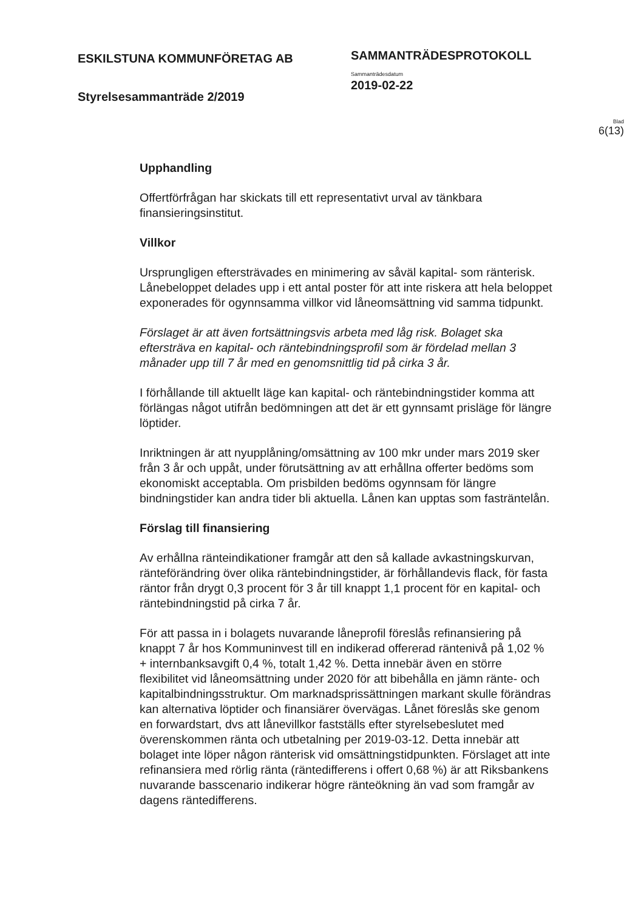ESKILSTUNA KOMMUNFÖRETAG AB
Styrelsesammanträde 2/2019
SAMMANTRÄDESPROTOKOLL
Sammanträdesdatum
2019-02-22
Blad
6(13)
Upphandling
Offertförfrågan har skickats till ett representativt urval av tänkbara finansieringsinstitut.
Villkor
Ursprungligen eftersträvades en minimering av såväl kapital- som ränterisk. Lånebeloppet delades upp i ett antal poster för att inte riskera att hela beloppet exponerades för ogynnsamma villkor vid låneomsättning vid samma tidpunkt.
Förslaget är att även fortsättningsvis arbeta med låg risk. Bolaget ska eftersträva en kapital- och räntebindningsprofil som är fördelad mellan 3 månader upp till 7 år med en genomsnittlig tid på cirka 3 år.
I förhållande till aktuellt läge kan kapital- och räntebindningstider komma att förlängas något utifrån bedömningen att det är ett gynnsamt prisläge för längre löptider.
Inriktningen är att nyupplåning/omsättning av 100 mkr under mars 2019 sker från 3 år och uppåt, under förutsättning av att erhållna offerter bedöms som ekonomiskt acceptabla. Om prisbilden bedöms ogynnsam för längre bindningstider kan andra tider bli aktuella. Lånen kan upptas som fasträntelån.
Förslag till finansiering
Av erhållna ränteindikationer framgår att den så kallade avkastningskurvan, ränteförändring över olika räntebindningstider, är förhållandevis flack, för fasta räntor från drygt 0,3 procent för 3 år till knappt 1,1 procent för en kapital- och räntebindningstid på cirka 7 år.
För att passa in i bolagets nuvarande låneprofil föreslås refinansiering på knappt 7 år hos Kommuninvest till en indikerad offererad räntenivå på 1,02 % + internbanksavgift 0,4 %, totalt 1,42 %. Detta innebär även en större flexibilitet vid låneomsättning under 2020 för att bibehålla en jämn ränte- och kapitalbindningsstruktur. Om marknadsprissättningen markant skulle förändras kan alternativa löptider och finansiärer övervägas. Lånet föreslås ske genom en forwardstart, dvs att lånevillkor fastställs efter styrelsebeslutet med överenskommen ränta och utbetalning per 2019-03-12. Detta innebär att bolaget inte löper någon ränterisk vid omsättningstidpunkten. Förslaget att inte refinansiera med rörlig ränta (räntedifferens i offert 0,68 %) är att Riksbankens nuvarande basscenario indikerar högre ränteökning än vad som framgår av dagens räntedifferens.